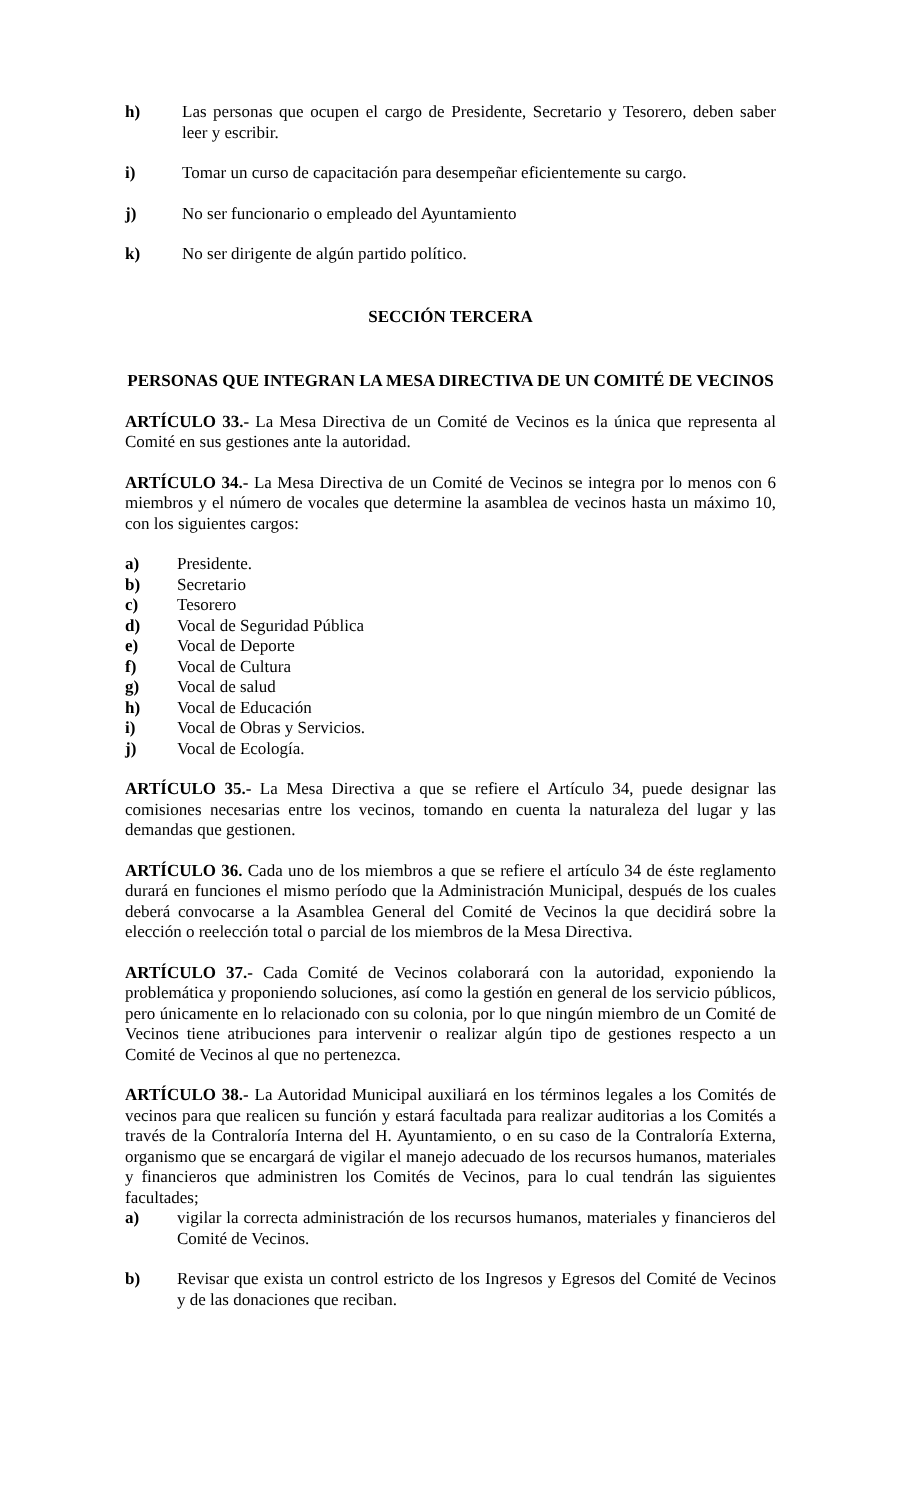h) Las personas que ocupen el cargo de Presidente, Secretario y Tesorero, deben saber leer y escribir.
i) Tomar un curso de capacitación para desempeñar eficientemente su cargo.
j) No ser funcionario o empleado del Ayuntamiento
k) No ser dirigente de algún partido político.
SECCIÓN TERCERA
PERSONAS QUE INTEGRAN LA MESA DIRECTIVA DE UN COMITÉ DE VECINOS
ARTÍCULO 33.- La Mesa Directiva de un Comité de Vecinos es la única que representa al Comité en sus gestiones ante la autoridad.
ARTÍCULO 34.- La Mesa Directiva de un Comité de Vecinos se integra por lo menos con 6 miembros y el número de vocales que determine la asamblea de vecinos hasta un máximo 10, con los siguientes cargos:
a) Presidente.
b) Secretario
c) Tesorero
d) Vocal de Seguridad Pública
e) Vocal de Deporte
f) Vocal de Cultura
g) Vocal de salud
h) Vocal de Educación
i) Vocal de Obras y Servicios.
j) Vocal de Ecología.
ARTÍCULO 35.- La Mesa Directiva a que se refiere el Artículo 34, puede designar las comisiones necesarias entre los vecinos, tomando en cuenta la naturaleza del lugar y las demandas que gestionen.
ARTÍCULO 36. Cada uno de los miembros a que se refiere el artículo 34 de éste reglamento durará en funciones el mismo período que la Administración Municipal, después de los cuales deberá convocarse a la Asamblea General del Comité de Vecinos la que decidirá sobre la elección o reelección total o parcial de los miembros de la Mesa Directiva.
ARTÍCULO 37.- Cada Comité de Vecinos colaborará con la autoridad, exponiendo la problemática y proponiendo soluciones, así como la gestión en general de los servicio públicos, pero únicamente en lo relacionado con su colonia, por lo que ningún miembro de un Comité de Vecinos tiene atribuciones para intervenir o realizar algún tipo de gestiones respecto a un Comité de Vecinos al que no pertenezca.
ARTÍCULO 38.- La Autoridad Municipal auxiliará en los términos legales a los Comités de vecinos para que realicen su función y estará facultada para realizar auditorias a los Comités a través de la Contraloría Interna del H. Ayuntamiento, o en su caso de la Contraloría Externa, organismo que se encargará de vigilar el manejo adecuado de los recursos humanos, materiales y financieros que administren los Comités de Vecinos, para lo cual tendrán las siguientes facultades;
a) vigilar la correcta administración de los recursos humanos, materiales y financieros del Comité de Vecinos.
b) Revisar que exista un control estricto de los Ingresos y Egresos del Comité de Vecinos y de las donaciones que reciban.